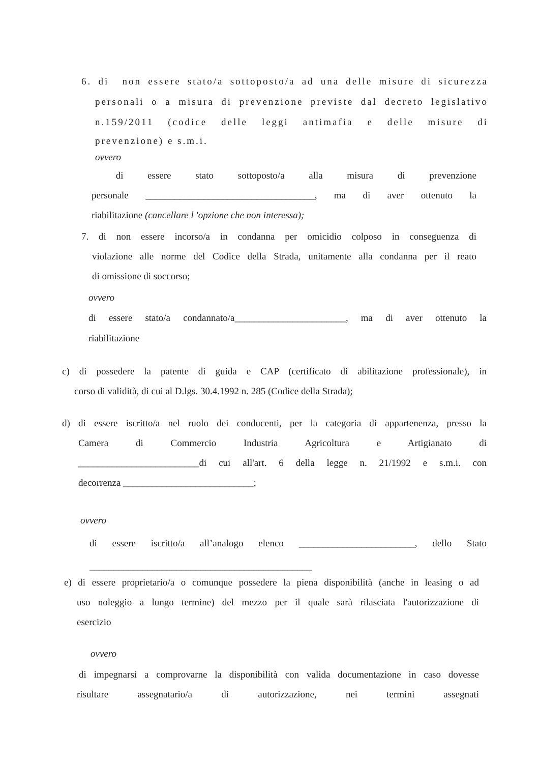6. di non essere stato/a sottoposto/a ad una delle misure di sicurezza
personali o a misura di prevenzione previste dal decreto legislativo
n.159/2011 (codice delle leggi antimafia e delle misure di
prevenzione) e s.m.i.
ovvero
di essere stato sottoposto/a alla misura di prevenzione
personale ___________________________________, ma di aver ottenuto la
riabilitazione (cancellare l 'opzione che non interessa);
7. di non essere incorso/a in condanna per omicidio colposo in conseguenza di
violazione alle norme del Codice della Strada, unitamente alla condanna per il reato
di omissione di soccorso;
ovvero
di essere stato/a condannato/a_______________________, ma di aver ottenuto la
riabilitazione
c) di possedere la patente di guida e CAP (certificato di abilitazione professionale), in
corso di validità, di cui al D.lgs. 30.4.1992 n. 285 (Codice della Strada);
d) di essere iscritto/a nel ruolo dei conducenti, per la categoria di appartenenza, presso la
Camera di Commercio Industria Agricoltura e Artigianato di
_________________________di cui all'art. 6 della legge n. 21/1992 e s.m.i. con
decorrenza ___________________________;
ovvero
di essere iscritto/a all’analogo elenco ________________________, dello Stato
______________________________________________
e) di essere proprietario/a o comunque possedere la piena disponibilità (anche in leasing o ad
uso noleggio a lungo termine) del mezzo per il quale sarà rilasciata l'autorizzazione di
esercizio
ovvero
di impegnarsi a comprovarne la disponibilità con valida documentazione in caso dovesse
risultare assegnatario/a di autorizzazione, nei termini assegnati